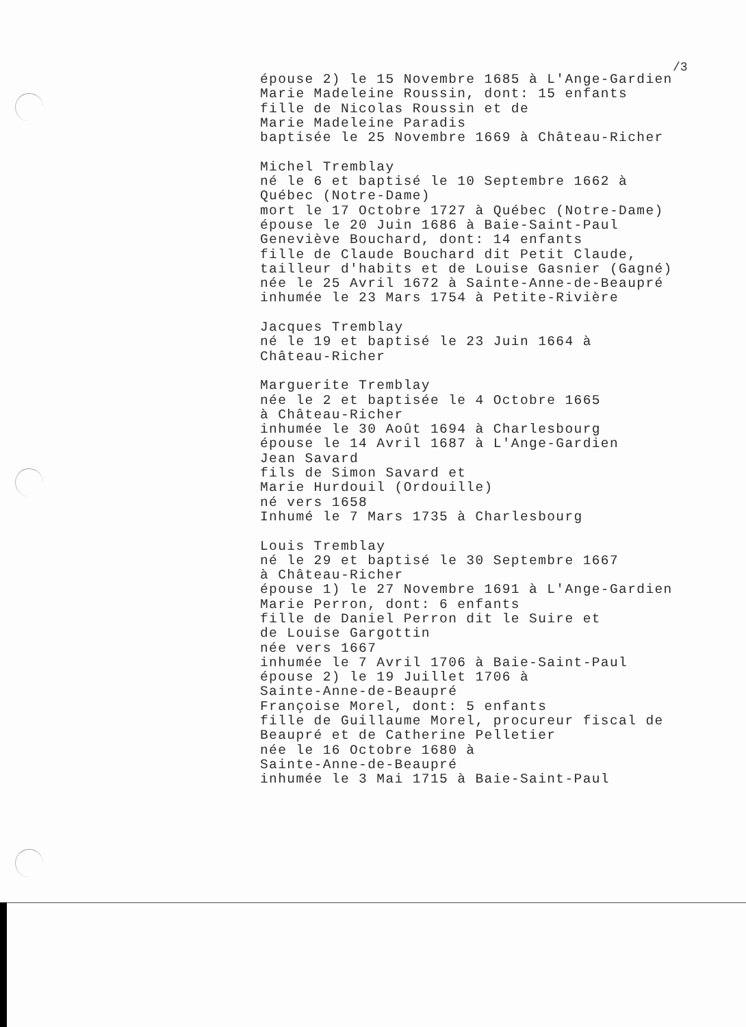/3
épouse 2) le 15 Novembre 1685 à L'Ange-Gardien Marie Madeleine Roussin, dont: 15 enfants fille de Nicolas Roussin et de Marie Madeleine Paradis baptisée le 25 Novembre 1669 à Château-Richer Michel Tremblay né le 6 et baptisé le 10 Septembre 1662 à Québec (Notre-Dame) mort le 17 Octobre 1727 à Québec (Notre-Dame) épouse le 20 Juin 1686 à Baie-Saint-Paul Geneviève Bouchard, dont: 14 enfants fille de Claude Bouchard dit Petit Claude, tailleur d'habits et de Louise Gasnier (Gagné) née le 25 Avril 1672 à Sainte-Anne-de-Beaupré inhumée le 23 Mars 1754 à Petite-Rivière Jacques Tremblay né le 19 et baptisé le 23 Juin 1664 à Château-Richer Marguerite Tremblay née le 2 et baptisée le 4 Octobre 1665 à Château-Richer inhumée le 30 Août 1694 à Charlesbourg épouse le 14 Avril 1687 à L'Ange-Gardien Jean Savard fils de Simon Savard et Marie Hurdouil (Ordouille) né vers 1658 Inhumé le 7 Mars 1735 à Charlesbourg Louis Tremblay né le 29 et baptisé le 30 Septembre 1667 à Château-Richer épouse 1) le 27 Novembre 1691 à L'Ange-Gardien Marie Perron, dont: 6 enfants fille de Daniel Perron dit le Suire et de Louise Gargottin née vers 1667 inhumée le 7 Avril 1706 à Baie-Saint-Paul épouse 2) le 19 Juillet 1706 à Sainte-Anne-de-Beaupré Françoise Morel, dont: 5 enfants fille de Guillaume Morel, procureur fiscal de Beaupré et de Catherine Pelletier née le 16 Octobre 1680 à Sainte-Anne-de-Beaupré inhumée le 3 Mai 1715 à Baie-Saint-Paul